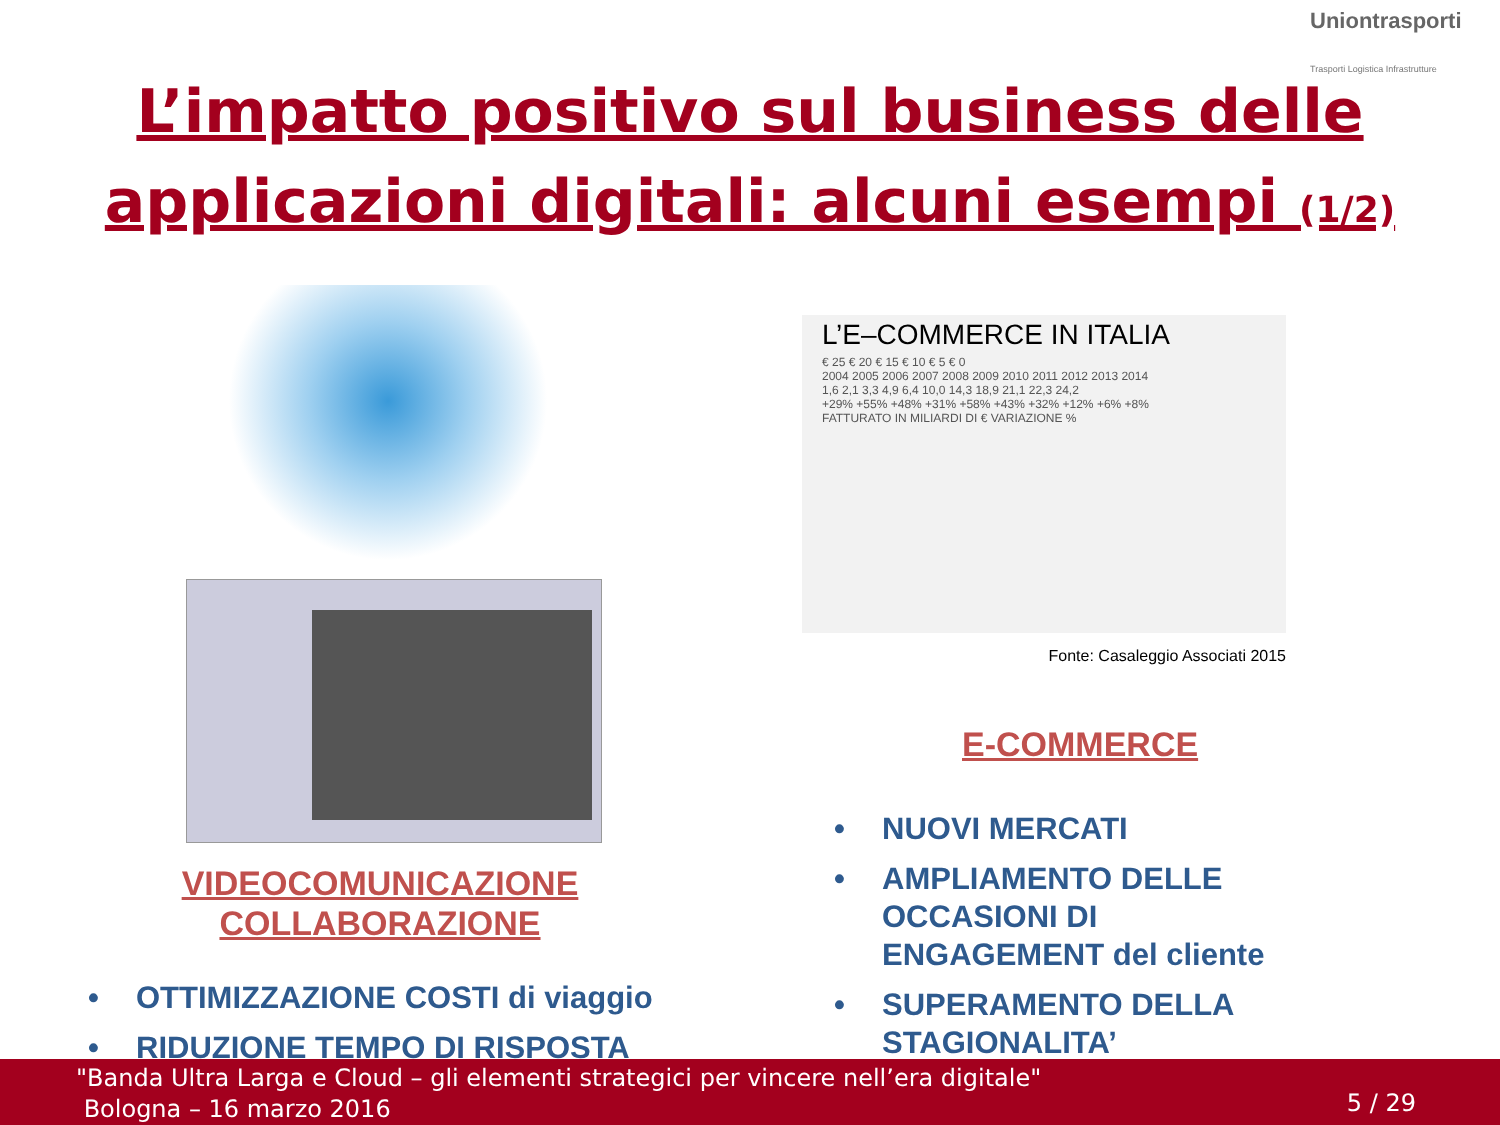Uniontrasporti
Trasporti Logistica Infrastrutture
L’impatto positivo sul business delle
applicazioni digitali: alcuni esempi (1/2)
VIDEOCOMUNICAZIONE
COLLABORAZIONE
• OTTIMIZZAZIONE COSTI di viaggio
• RIDUZIONE TEMPO DI RISPOSTA
L’E–COMMERCE IN ITALIA
€ 25 € 20 € 15 € 10 € 5 € 0
2004 2005 2006 2007 2008 2009 2010 2011 2012 2013 2014
1,6 2,1 3,3 4,9 6,4 10,0 14,3 18,9 21,1 22,3 24,2
+29% +55% +48% +31% +58% +43% +32% +12% +6% +8%
FATTURATO IN MILIARDI DI € VARIAZIONE %
Fonte: Casaleggio Associati 2015
E-COMMERCE
• NUOVI MERCATI
• AMPLIAMENTO DELLE
OCCASIONI DI
ENGAGEMENT del cliente
• SUPERAMENTO DELLA
STAGIONALITA’
"Banda Ultra Larga e Cloud – gli elementi strategici per vincere nell’era digitale"
Bologna – 16 marzo 2016
5 / 29